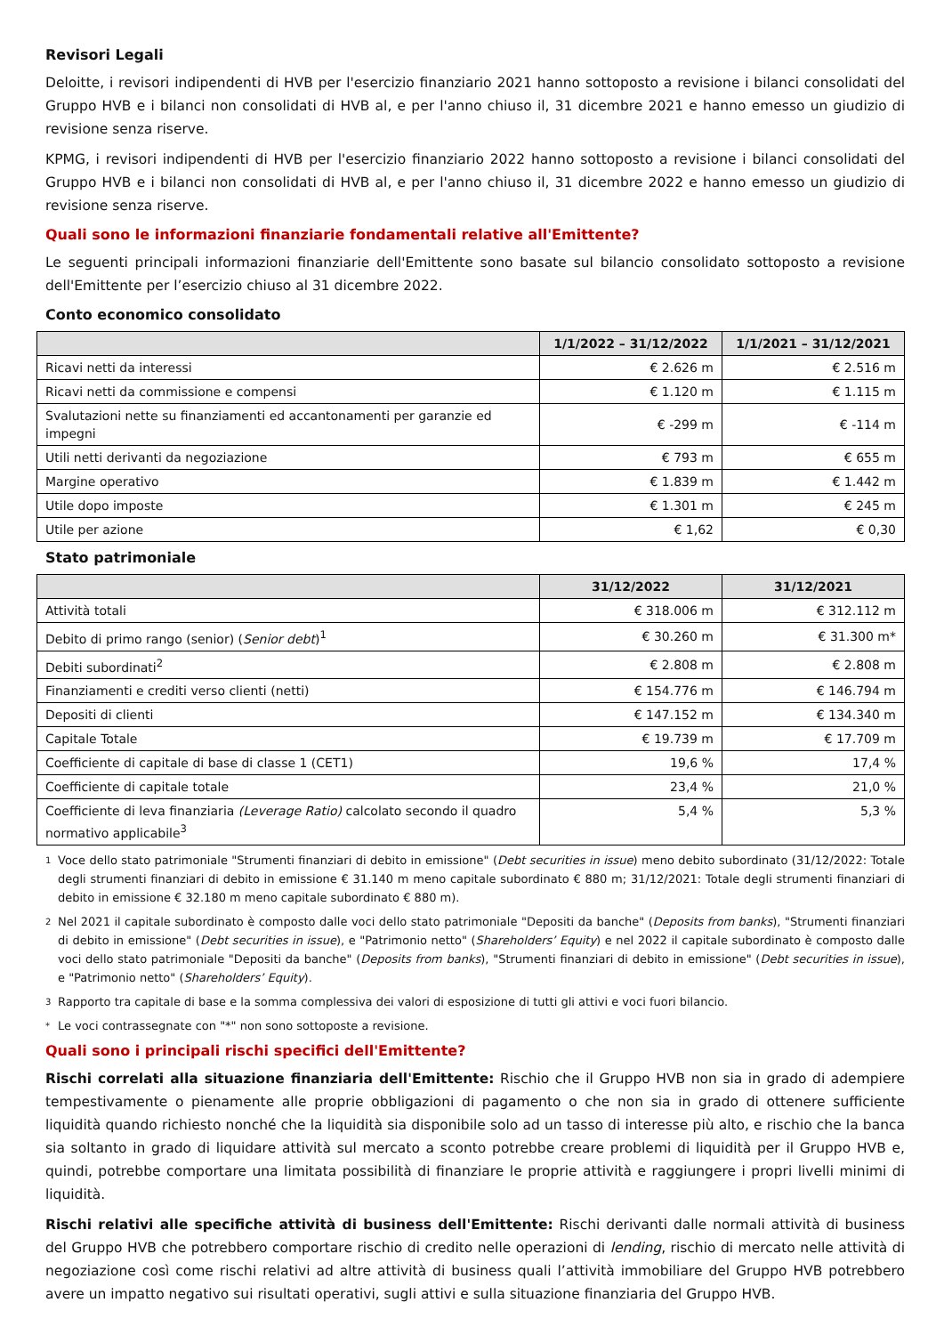Revisori Legali
Deloitte, i revisori indipendenti di HVB per l'esercizio finanziario 2021 hanno sottoposto a revisione i bilanci consolidati del Gruppo HVB e i bilanci non consolidati di HVB al, e per l'anno chiuso il, 31 dicembre 2021 e hanno emesso un giudizio di revisione senza riserve.
KPMG, i revisori indipendenti di HVB per l'esercizio finanziario 2022 hanno sottoposto a revisione i bilanci consolidati del Gruppo HVB e i bilanci non consolidati di HVB al, e per l'anno chiuso il, 31 dicembre 2022 e hanno emesso un giudizio di revisione senza riserve.
Quali sono le informazioni finanziarie fondamentali relative all'Emittente?
Le seguenti principali informazioni finanziarie dell'Emittente sono basate sul bilancio consolidato sottoposto a revisione dell'Emittente per l’esercizio chiuso al 31 dicembre 2022.
Conto economico consolidato
| | 1/1/2022 – 31/12/2022 | 1/1/2021 – 31/12/2021 |
| --- | --- | --- |
| Ricavi netti da interessi | € 2.626 m | € 2.516 m |
| Ricavi netti da commissione e compensi | € 1.120 m | € 1.115 m |
| Svalutazioni nette su finanziamenti ed accantonamenti per garanzie ed impegni | € -299 m | € -114 m |
| Utili netti derivanti da negoziazione | € 793 m | € 655 m |
| Margine operativo | € 1.839 m | € 1.442 m |
| Utile dopo imposte | € 1.301 m | € 245 m |
| Utile per azione | € 1,62 | € 0,30 |
Stato patrimoniale
| | 31/12/2022 | 31/12/2021 |
| --- | --- | --- |
| Attività totali | € 318.006 m | € 312.112 m |
| Debito di primo rango (senior) ( Senior debt )<sup>1</sup> | € 30.260 m | € 31.300 m* |
| Debiti subordinati<sup>2</sup> | € 2.808 m | € 2.808 m |
| Finanziamenti e crediti verso clienti (netti) | € 154.776 m | € 146.794 m |
| Depositi di clienti | € 147.152 m | € 134.340 m |
| Capitale Totale | € 19.739 m | € 17.709 m |
| Coefficiente di capitale di base di classe 1 (CET1) | 19,6 % | 17,4 % |
| Coefficiente di capitale totale | 23,4 % | 21,0 % |
| Coefficiente di leva finanziaria (Leverage Ratio) calcolato secondo il quadro normativo applicabile<sup>3</sup> | 5,4 % | 5,3 % |
1 Voce dello stato patrimoniale "Strumenti finanziari di debito in emissione" (Debt securities in issue) meno debito subordinato (31/12/2022: Totale degli strumenti finanziari di debito in emissione € 31.140 m meno capitale subordinato € 880 m; 31/12/2021: Totale degli strumenti finanziari di debito in emissione € 32.180 m meno capitale subordinato € 880 m).
2 Nel 2021 il capitale subordinato è composto dalle voci dello stato patrimoniale "Depositi da banche" (Deposits from banks), "Strumenti finanziari di debito in emissione" (Debt securities in issue), e "Patrimonio netto" (Shareholders’ Equity) e nel 2022 il capitale subordinato è composto dalle voci dello stato patrimoniale "Depositi da banche" (Deposits from banks), "Strumenti finanziari di debito in emissione" (Debt securities in issue), e "Patrimonio netto" (Shareholders’ Equity).
3 Rapporto tra capitale di base e la somma complessiva dei valori di esposizione di tutti gli attivi e voci fuori bilancio.
* Le voci contrassegnate con "*" non sono sottoposte a revisione.
Quali sono i principali rischi specifici dell'Emittente?
Rischi correlati alla situazione finanziaria dell'Emittente: Rischio che il Gruppo HVB non sia in grado di adempiere tempestivamente o pienamente alle proprie obbligazioni di pagamento o che non sia in grado di ottenere sufficiente liquidità quando richiesto nonché che la liquidità sia disponibile solo ad un tasso di interesse più alto, e rischio che la banca sia soltanto in grado di liquidare attività sul mercato a sconto potrebbe creare problemi di liquidità per il Gruppo HVB e, quindi, potrebbe comportare una limitata possibilità di finanziare le proprie attività e raggiungere i propri livelli minimi di liquidità.
Rischi relativi alle specifiche attività di business dell'Emittente: Rischi derivanti dalle normali attività di business del Gruppo HVB che potrebbero comportare rischio di credito nelle operazioni di lending, rischio di mercato nelle attività di negoziazione così come rischi relativi ad altre attività di business quali l’attività immobiliare del Gruppo HVB potrebbero avere un impatto negativo sui risultati operativi, sugli attivi e sulla situazione finanziaria del Gruppo HVB.